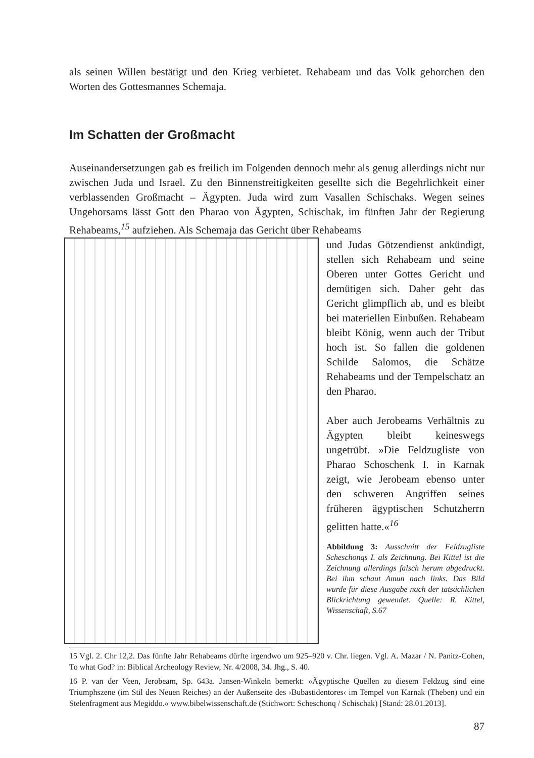als seinen Willen bestätigt und den Krieg verbietet. Rehabeam und das Volk gehorchen den Worten des Gottesmannes Schemaja.
Im Schatten der Großmacht
Auseinandersetzungen gab es freilich im Folgenden dennoch mehr als genug allerdings nicht nur zwischen Juda und Israel. Zu den Binnenstreitigkeiten gesellte sich die Begehrlichkeit einer verblassenden Großmacht – Ägypten. Juda wird zum Vasallen Schischaks. Wegen seines Ungehorsams lässt Gott den Pharao von Ägypten, Schischak, im fünften Jahr der Regierung Rehabeams,<sup>15</sup> aufziehen. Als Schemaja das Gericht über Rehabeams
und Judas Götzendienst ankündigt, stellen sich Rehabeam und seine Oberen unter Gottes Gericht und demütigen sich. Daher geht das Gericht glimpflich ab, und es bleibt bei materiellen Einbußen. Rehabeam bleibt König, wenn auch der Tribut hoch ist. So fallen die goldenen Schilde Salomos, die Schätze Rehabeams und der Tempelschatz an den Pharao.
Aber auch Jerobeams Verhältnis zu Ägypten bleibt keineswegs ungetrübt. »Die Feldzugliste von Pharao Schoschenk I. in Karnak zeigt, wie Jerobeam ebenso unter den schweren Angriffen seines früheren ägyptischen Schutzherrn gelitten hatte.«<sup>16</sup>
Abbildung 3: Ausschnitt der Feldzugliste Scheschonqs I. als Zeichnung. Bei Kittel ist die Zeichnung allerdings falsch herum abgedruckt. Bei ihm schaut Amun nach links. Das Bild wurde für diese Ausgabe nach der tatsächlichen Blickrichtung gewendet. Quelle: R. Kittel, Wissenschaft, S.67
15 Vgl. 2. Chr 12,2. Das fünfte Jahr Rehabeams dürfte irgendwo um 925–920 v. Chr. liegen. Vgl. A. Mazar / N. Panitz-Cohen, To what God? in: Biblical Archeology Review, Nr. 4/2008, 34. Jhg., S. 40.
16 P. van der Veen, Jerobeam, Sp. 643a. Jansen-Winkeln bemerkt: »Ägyptische Quellen zu diesem Feldzug sind eine Triumphszene (im Stil des Neuen Reiches) an der Außenseite des ›Bubastidentores‹ im Tempel von Karnak (Theben) und ein Stelenfragment aus Megiddo.« www.bibelwissenschaft.de (Stichwort: Scheschonq / Schischak) [Stand: 28.01.2013].
87